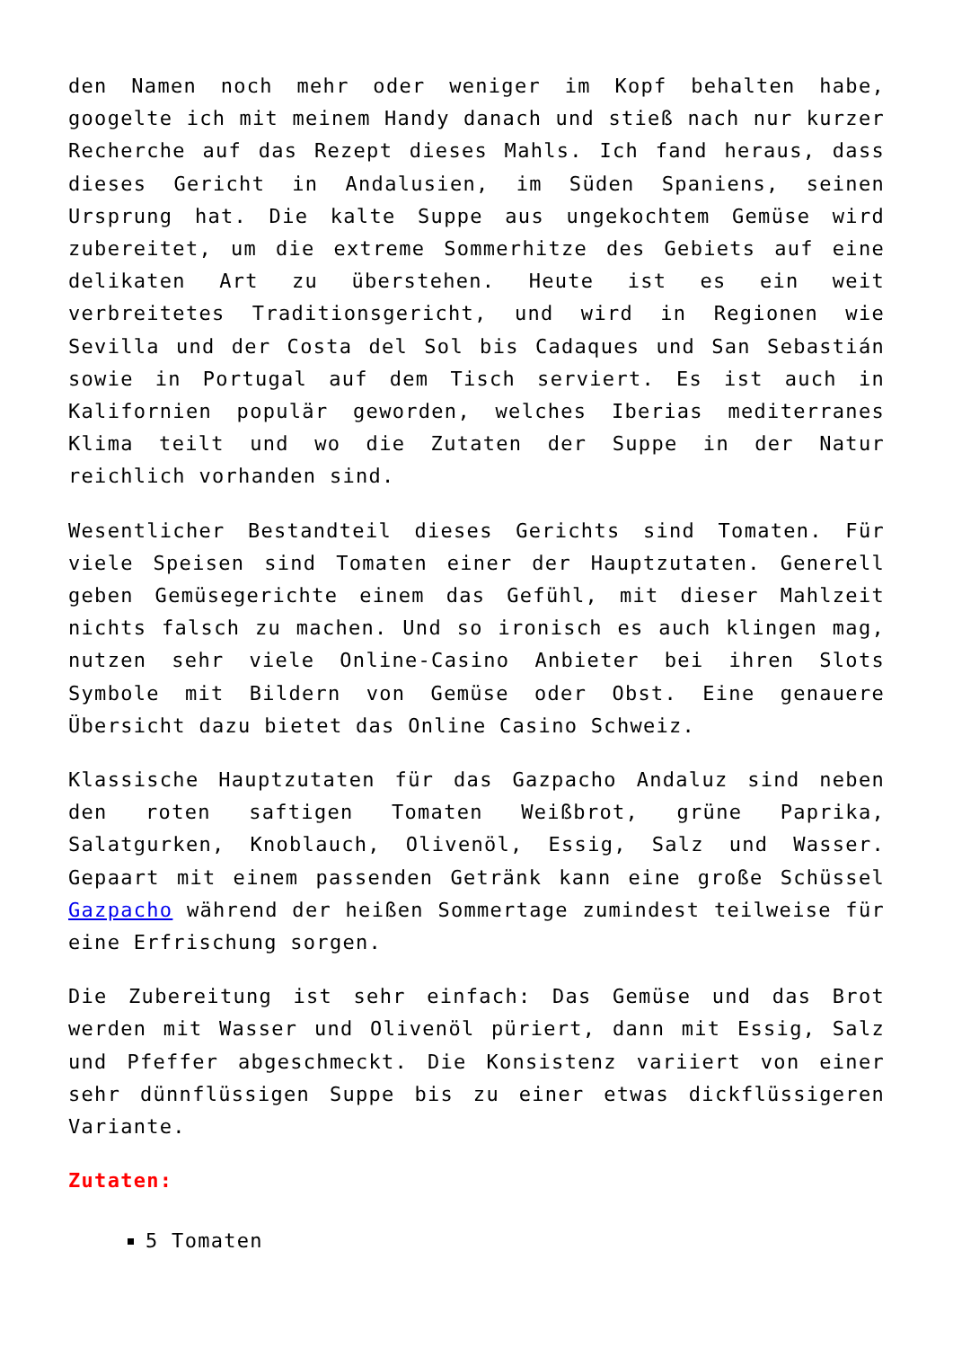den Namen noch mehr oder weniger im Kopf behalten habe, googelte ich mit meinem Handy danach und stieß nach nur kurzer Recherche auf das Rezept dieses Mahls. Ich fand heraus, dass dieses Gericht in Andalusien, im Süden Spaniens, seinen Ursprung hat. Die kalte Suppe aus ungekochtem Gemüse wird zubereitet, um die extreme Sommerhitze des Gebiets auf eine delikaten Art zu überstehen. Heute ist es ein weit verbreitetes Traditionsgericht, und wird in Regionen wie Sevilla und der Costa del Sol bis Cadaques und San Sebastián sowie in Portugal auf dem Tisch serviert. Es ist auch in Kalifornien populär geworden, welches Iberias mediterranes Klima teilt und wo die Zutaten der Suppe in der Natur reichlich vorhanden sind.
Wesentlicher Bestandteil dieses Gerichts sind Tomaten. Für viele Speisen sind Tomaten einer der Hauptzutaten. Generell geben Gemüsegerichte einem das Gefühl, mit dieser Mahlzeit nichts falsch zu machen. Und so ironisch es auch klingen mag, nutzen sehr viele Online-Casino Anbieter bei ihren Slots Symbole mit Bildern von Gemüse oder Obst. Eine genauere Übersicht dazu bietet das Online Casino Schweiz.
Klassische Hauptzutaten für das Gazpacho Andaluz sind neben den roten saftigen Tomaten Weißbrot, grüne Paprika, Salatgurken, Knoblauch, Olivenöl, Essig, Salz und Wasser. Gepaart mit einem passenden Getränk kann eine große Schüssel Gazpacho während der heißen Sommertage zumindest teilweise für eine Erfrischung sorgen.
Die Zubereitung ist sehr einfach: Das Gemüse und das Brot werden mit Wasser und Olivenöl püriert, dann mit Essig, Salz und Pfeffer abgeschmeckt. Die Konsistenz variiert von einer sehr dünnflüssigen Suppe bis zu einer etwas dickflüssigeren Variante.
Zutaten:
5 Tomaten